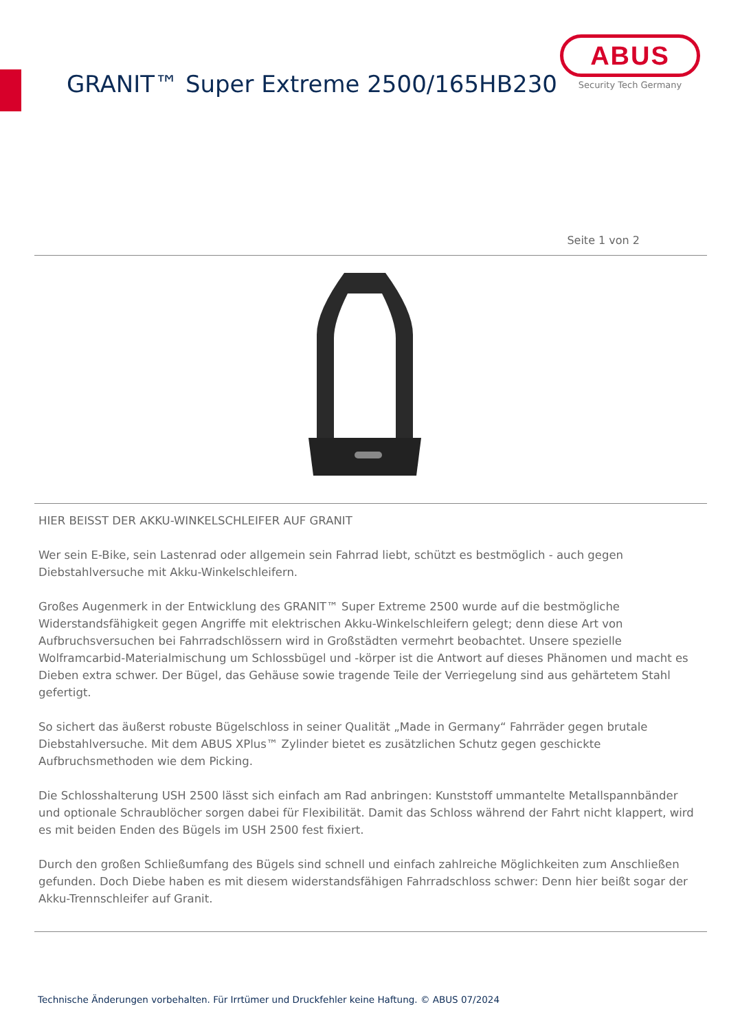GRANIT™ Super Extreme 2500/165HB230
ABUS
Security Tech Germany
Seite 1 von 2
HIER BEISST DER AKKU-WINKELSCHLEIFER AUF GRANIT
Wer sein E-Bike, sein Lastenrad oder allgemein sein Fahrrad liebt, schützt es bestmöglich - auch gegen Diebstahlversuche mit Akku-Winkelschleifern.
Großes Augenmerk in der Entwicklung des GRANIT™ Super Extreme 2500 wurde auf die bestmögliche Widerstandsfähigkeit gegen Angriffe mit elektrischen Akku-Winkelschleifern gelegt; denn diese Art von Aufbruchsversuchen bei Fahrradschlössern wird in Großstädten vermehrt beobachtet. Unsere spezielle Wolframcarbid-Materialmischung um Schlossbügel und -körper ist die Antwort auf dieses Phänomen und macht es Dieben extra schwer. Der Bügel, das Gehäuse sowie tragende Teile der Verriegelung sind aus gehärtetem Stahl gefertigt.
So sichert das äußerst robuste Bügelschloss in seiner Qualität „Made in Germany“ Fahrräder gegen brutale Diebstahlversuche. Mit dem ABUS XPlus™ Zylinder bietet es zusätzlichen Schutz gegen geschickte Aufbruchsmethoden wie dem Picking.
Die Schlosshalterung USH 2500 lässt sich einfach am Rad anbringen: Kunststoff ummantelte Metallspannbänder und optionale Schraublöcher sorgen dabei für Flexibilität. Damit das Schloss während der Fahrt nicht klappert, wird es mit beiden Enden des Bügels im USH 2500 fest fixiert.
Durch den großen Schließumfang des Bügels sind schnell und einfach zahlreiche Möglichkeiten zum Anschließen gefunden. Doch Diebe haben es mit diesem widerstandsfähigen Fahrradschloss schwer: Denn hier beißt sogar der Akku-Trennschleifer auf Granit.
Technische Änderungen vorbehalten. Für Irrtümer und Druckfehler keine Haftung. © ABUS 07/2024